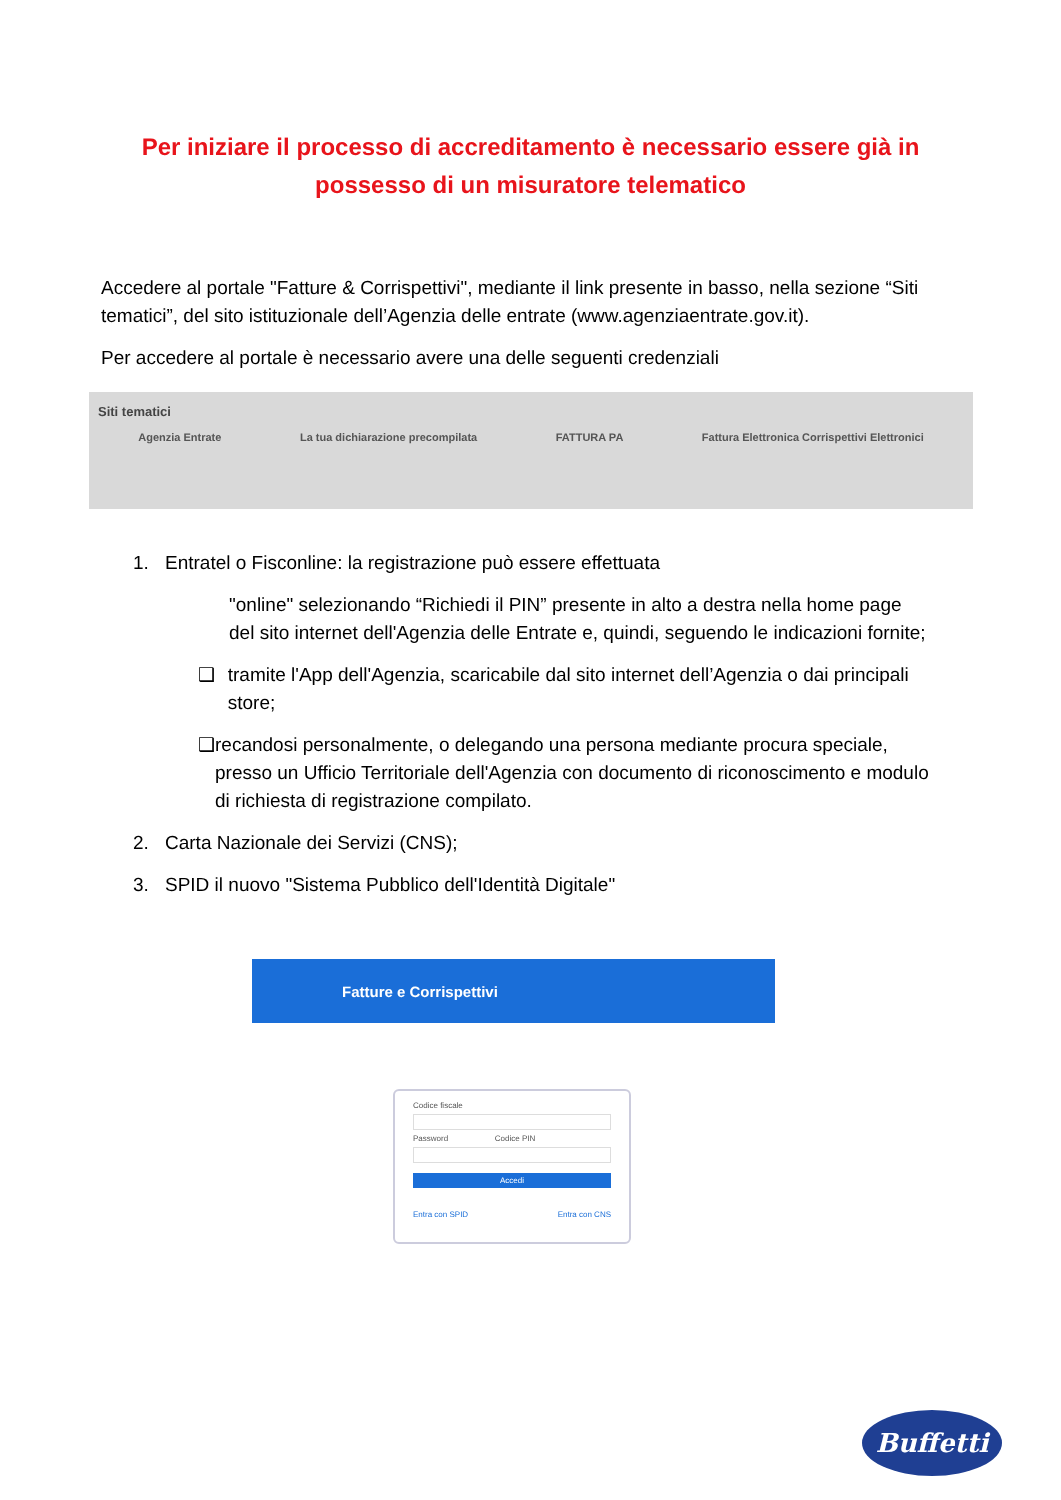Per iniziare il processo di accreditamento è necessario essere già in possesso di un misuratore telematico
Accedere al portale "Fatture & Corrispettivi", mediante il link presente in basso, nella sezione “Siti tematici”, del sito istituzionale dell’Agenzia delle entrate (www.agenziaentrate.gov.it).
Per accedere al portale è necessario avere una delle seguenti credenziali
Siti tematici
Agenzia Entrate La tua dichiarazione precompilata FATTURA PA Fattura Elettronica Corrispettivi Elettronici
1. Entratel o Fisconline: la registrazione può essere effettuata
"online" selezionando “Richiedi il PIN” presente in alto a destra nella home page del sito internet dell'Agenzia delle Entrate e, quindi, seguendo le indicazioni fornite;
❑ tramite l'App dell'Agenzia, scaricabile dal sito internet dell’Agenzia o dai principali store;
❑ recandosi personalmente, o delegando una persona mediante procura speciale, presso un Ufficio Territoriale dell'Agenzia con documento di riconoscimento e modulo di richiesta di registrazione compilato.
2. Carta Nazionale dei Servizi (CNS);
3. SPID il nuovo "Sistema Pubblico dell'Identità Digitale"
Fatture e Corrispettivi
Codice fiscale
Password Codice PIN
Accedi
Entra con SPID Entra con CNS
Buffetti